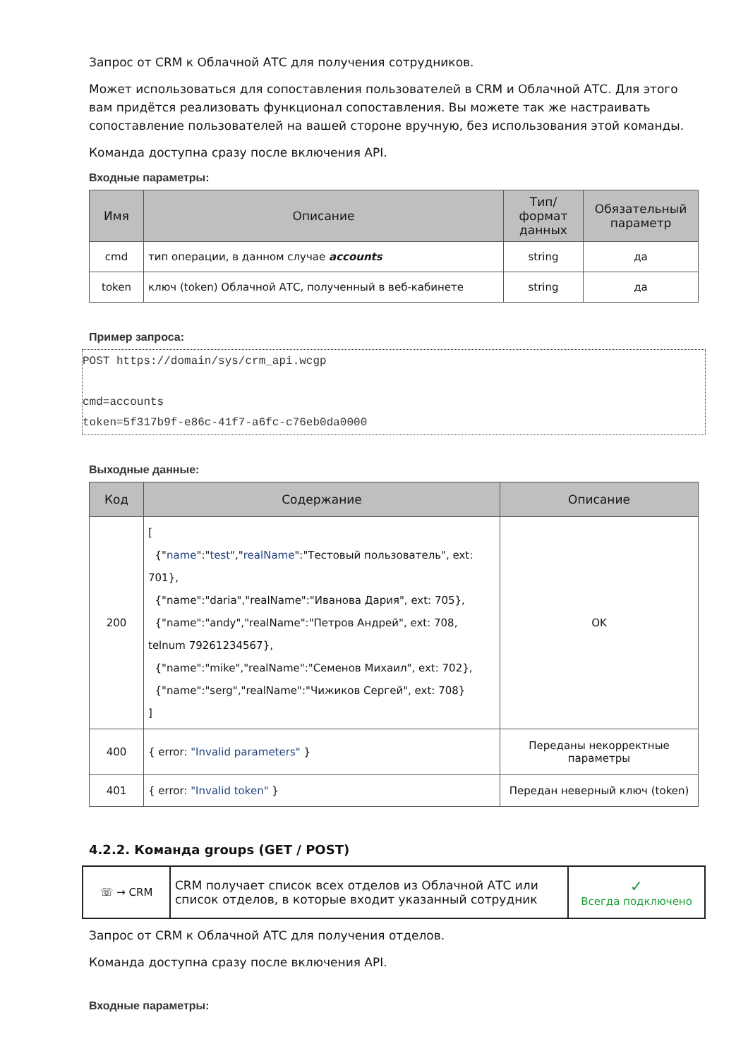Запрос от CRM к Облачной АТС для получения сотрудников.
Может использоваться для сопоставления пользователей в CRM и Облачной АТС. Для этого вам придётся реализовать функционал сопоставления. Вы можете так же настраивать сопоставление пользователей на вашей стороне вручную, без использования этой команды.
Команда доступна сразу после включения API.
Входные параметры:
| Имя | Описание | Тип/формат данных | Обязательный параметр |
| --- | --- | --- | --- |
| cmd | тип операции, в данном случае accounts | string | да |
| token | ключ (token) Облачной АТС, полученный в веб-кабинете | string | да |
Пример запроса:
POST https://domain/sys/crm_api.wcgp

cmd=accounts
token=5f317b9f-e86c-41f7-a6fc-c76eb0da0000
Выходные данные:
| Код | Содержание | Описание |
| --- | --- | --- |
| 200 | [ {" name ":" test "," realName ":"Тестовый пользователь", ext: 701}, {"name":"daria","realName":"Иванова Дария", ext: 705}, {"name":"andy","realName":"Петров Андрей", ext: 708, telnum 79261234567}, {"name":"mike","realName":"Семенов Михаил", ext: 702}, {"name":"serg","realName":"Чижиков Сергей", ext: 708} ] | OK |
| 400 | { error: "Invalid parameters" } | Переданы некорректные параметры |
| 401 | { error: "Invalid token" } | Передан неверный ключ (token) |
4.2.2. Команда groups (GET / POST)
| ☏ → CRM | CRM получает список всех отделов из Облачной АТС или список отделов, в которые входит указанный сотрудник | ✓ Всегда подключено |
Запрос от CRM к Облачной АТС для получения отделов.
Команда доступна сразу после включения API.
Входные параметры: